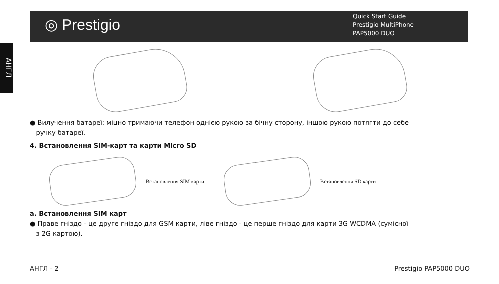◎ Prestigio
Quick Start Guide
Prestigio MultiPhone
PAP5000 DUO
АНГЛ
● Вилучення батареї: міцно тримаючи телефон однією рукою за бічну сторону, іншою рукою потягти до себе
ручку батареї.
4. Встановлення SIM-карт та карти Micro SD
Встановлення SIM карти Встановлення SD карти
a. Встановлення SIM карт
● Праве гніздо - це друге гніздо для GSM карти, ліве гніздо - це перше гніздо для карти 3G WCDMA (сумісної
з 2G картою).
АНГЛ - 2 Prestigio PAP5000 DUO